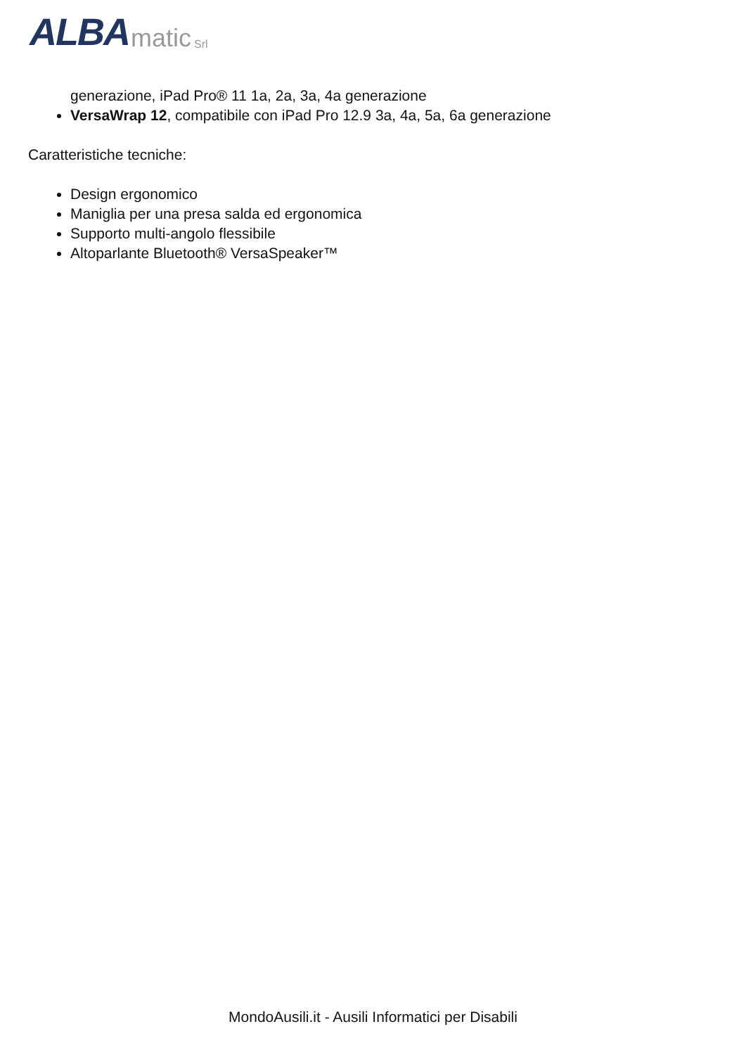ALBA matic Srl
generazione, iPad Pro® 11 1a, 2a, 3a, 4a generazione
VersaWrap 12, compatibile con iPad Pro 12.9 3a, 4a, 5a, 6a generazione
Caratteristiche tecniche:
Design ergonomico
Maniglia per una presa salda ed ergonomica
Supporto multi-angolo flessibile
Altoparlante Bluetooth® VersaSpeaker™
MondoAusili.it - Ausili Informatici per Disabili